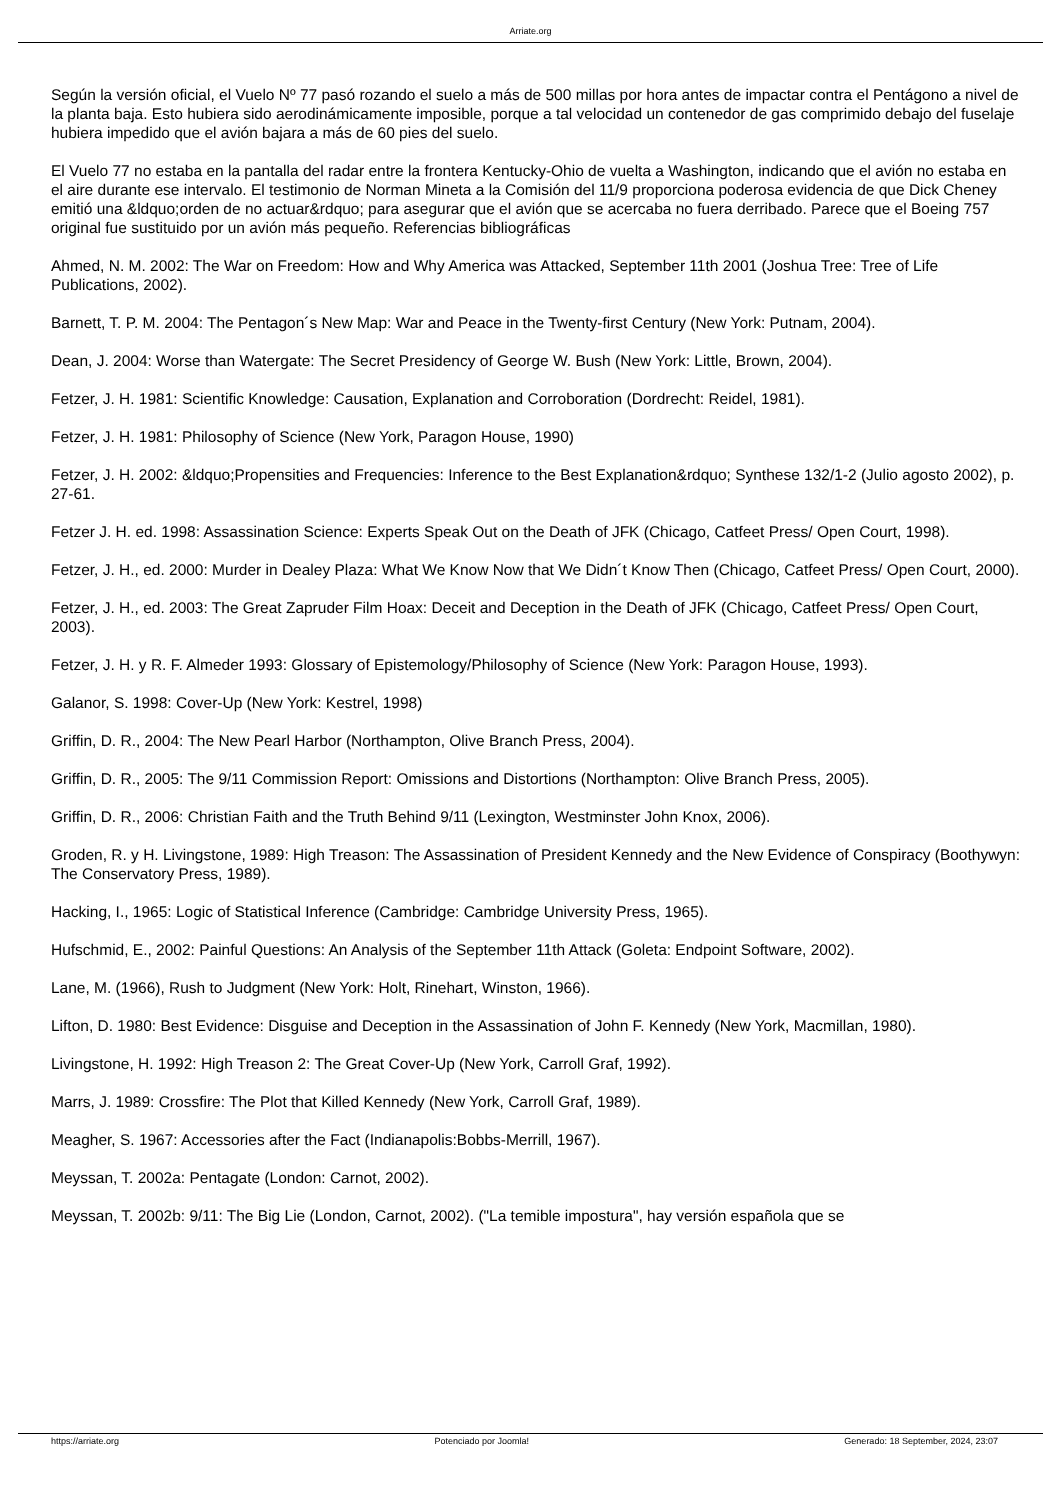Arriate.org
Según la versión oficial, el Vuelo Nº 77 pasó rozando el suelo a más de 500 millas por hora antes de impactar contra el Pentágono a nivel de la planta baja. Esto hubiera sido aerodinámicamente imposible, porque a tal velocidad un contenedor de gas comprimido debajo del fuselaje hubiera impedido que el avión bajara a más de 60 pies del suelo.
El Vuelo 77 no estaba en la pantalla del radar entre la frontera Kentucky-Ohio de vuelta a Washington, indicando que el avión no estaba en el aire durante ese intervalo. El testimonio de Norman Mineta a la Comisión del 11/9 proporciona poderosa evidencia de que Dick Cheney emitió una &ldquo;orden de no actuar&rdquo; para asegurar que el avión que se acercaba no fuera derribado. Parece que el Boeing 757 original fue sustituido por un avión más pequeño. Referencias bibliográficas
Ahmed, N. M. 2002: The War on Freedom: How and Why America was Attacked, September 11th 2001 (Joshua Tree: Tree of Life Publications, 2002).
Barnett, T. P. M. 2004: The Pentagon´s New Map: War and Peace in the Twenty-first Century (New York: Putnam, 2004).
Dean, J. 2004: Worse than Watergate: The Secret Presidency of George W. Bush (New York: Little, Brown, 2004).
Fetzer, J. H. 1981: Scientific Knowledge: Causation, Explanation and Corroboration (Dordrecht: Reidel, 1981).
Fetzer, J. H. 1981: Philosophy of Science (New York, Paragon House, 1990)
Fetzer, J. H. 2002: &ldquo;Propensities and Frequencies: Inference to the Best Explanation&rdquo; Synthese 132/1-2 (Julio agosto 2002), p. 27-61.
Fetzer J. H. ed. 1998: Assassination Science: Experts Speak Out on the Death of JFK (Chicago, Catfeet Press/ Open Court, 1998).
Fetzer, J. H., ed. 2000: Murder in Dealey Plaza: What We Know Now that We Didn´t Know Then (Chicago, Catfeet Press/ Open Court, 2000).
Fetzer, J. H., ed. 2003: The Great Zapruder Film Hoax: Deceit and Deception in the Death of JFK (Chicago, Catfeet Press/ Open Court, 2003).
Fetzer, J. H. y R. F. Almeder 1993: Glossary of Epistemology/Philosophy of Science (New York: Paragon House, 1993).
Galanor, S. 1998: Cover-Up (New York: Kestrel, 1998)
Griffin, D. R., 2004: The New Pearl Harbor (Northampton, Olive Branch Press, 2004).
Griffin, D. R., 2005: The 9/11 Commission Report: Omissions and Distortions (Northampton: Olive Branch Press, 2005).
Griffin, D. R., 2006: Christian Faith and the Truth Behind 9/11 (Lexington, Westminster John Knox, 2006).
Groden, R. y H. Livingstone, 1989: High Treason: The Assassination of President Kennedy and the New Evidence of Conspiracy (Boothywyn: The Conservatory Press, 1989).
Hacking, I., 1965: Logic of Statistical Inference (Cambridge: Cambridge University Press, 1965).
Hufschmid, E., 2002: Painful Questions: An Analysis of the September 11th Attack (Goleta: Endpoint Software, 2002).
Lane, M. (1966), Rush to Judgment (New York: Holt, Rinehart, Winston, 1966).
Lifton, D. 1980: Best Evidence: Disguise and Deception in the Assassination of John F. Kennedy (New York, Macmillan, 1980).
Livingstone, H. 1992: High Treason 2: The Great Cover-Up (New York, Carroll Graf, 1992).
Marrs, J. 1989: Crossfire: The Plot that Killed Kennedy (New York, Carroll Graf, 1989).
Meagher, S. 1967: Accessories after the Fact (Indianapolis:Bobbs-Merrill, 1967).
Meyssan, T. 2002a: Pentagate (London: Carnot, 2002).
Meyssan, T. 2002b: 9/11: The Big Lie (London, Carnot, 2002). ("La temible impostura", hay versión española que se
https://arriate.org Potenciado por Joomla! Generado: 18 September, 2024, 23:07